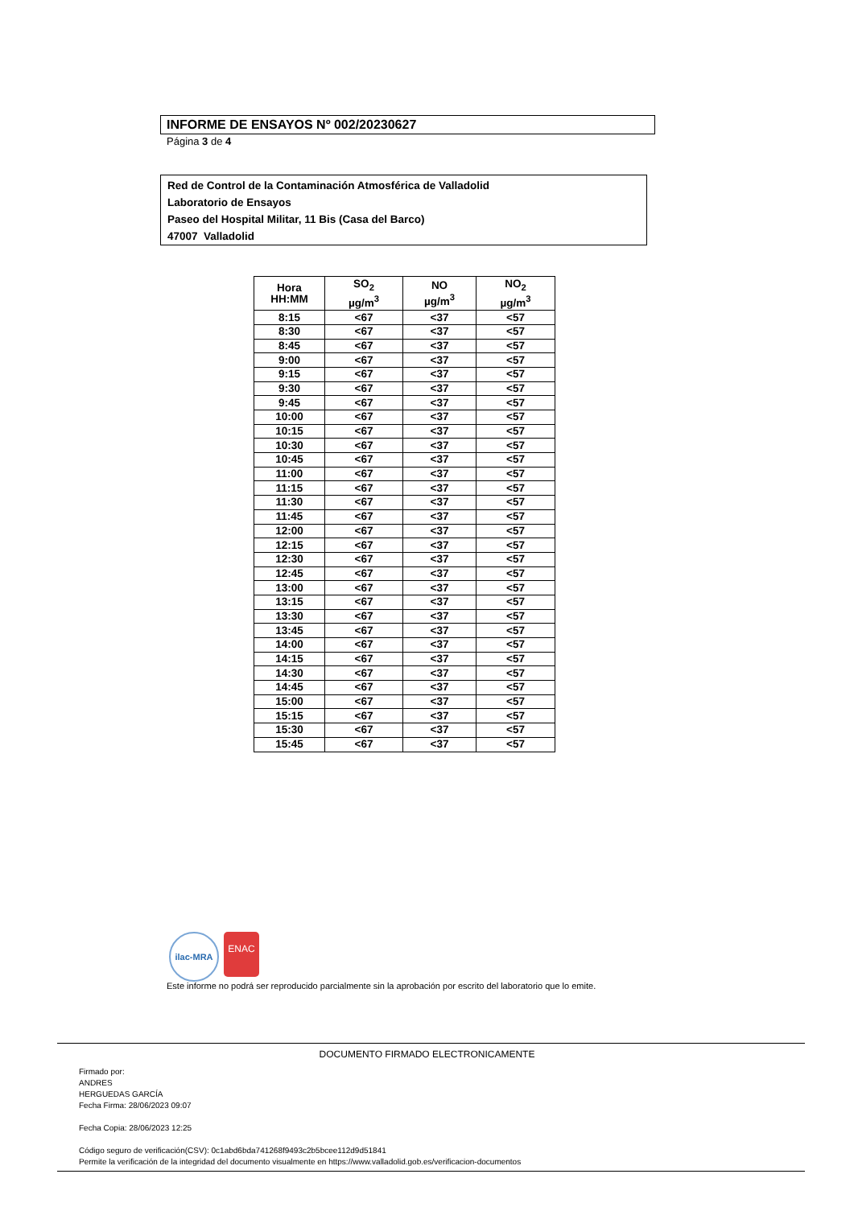INFORME DE ENSAYOS Nº 002/20230627
Página 3 de 4
Red de Control de la Contaminación Atmosférica de Valladolid
Laboratorio de Ensayos
Paseo del Hospital Militar, 11 Bis (Casa del Barco)
47007 Valladolid
| Hora HH:MM | SO<sub>2</sub> µg/m<sup>3</sup> | NO µg/m<sup>3</sup> | NO<sub>2</sub> µg/m<sup>3</sup> |
| --- | --- | --- | --- |
| 8:15 | <67 | <37 | <57 |
| 8:30 | <67 | <37 | <57 |
| 8:45 | <67 | <37 | <57 |
| 9:00 | <67 | <37 | <57 |
| 9:15 | <67 | <37 | <57 |
| 9:30 | <67 | <37 | <57 |
| 9:45 | <67 | <37 | <57 |
| 10:00 | <67 | <37 | <57 |
| 10:15 | <67 | <37 | <57 |
| 10:30 | <67 | <37 | <57 |
| 10:45 | <67 | <37 | <57 |
| 11:00 | <67 | <37 | <57 |
| 11:15 | <67 | <37 | <57 |
| 11:30 | <67 | <37 | <57 |
| 11:45 | <67 | <37 | <57 |
| 12:00 | <67 | <37 | <57 |
| 12:15 | <67 | <37 | <57 |
| 12:30 | <67 | <37 | <57 |
| 12:45 | <67 | <37 | <57 |
| 13:00 | <67 | <37 | <57 |
| 13:15 | <67 | <37 | <57 |
| 13:30 | <67 | <37 | <57 |
| 13:45 | <67 | <37 | <57 |
| 14:00 | <67 | <37 | <57 |
| 14:15 | <67 | <37 | <57 |
| 14:30 | <67 | <37 | <57 |
| 14:45 | <67 | <37 | <57 |
| 15:00 | <67 | <37 | <57 |
| 15:15 | <67 | <37 | <57 |
| 15:30 | <67 | <37 | <57 |
| 15:45 | <67 | <37 | <57 |
ilac-MRA
ENAC
Este informe no podrá ser reproducido parcialmente sin la aprobación por escrito del laboratorio que lo emite.
DOCUMENTO FIRMADO ELECTRONICAMENTE
Firmado por:
ANDRES
HERGUEDAS GARCÍA
Fecha Firma: 28/06/2023 09:07
Fecha Copia: 28/06/2023 12:25
Código seguro de verificación(CSV): 0c1abd6bda741268f9493c2b5bcee112d9d51841
Permite la verificación de la integridad del documento visualmente en https://www.valladolid.gob.es/verificacion-documentos